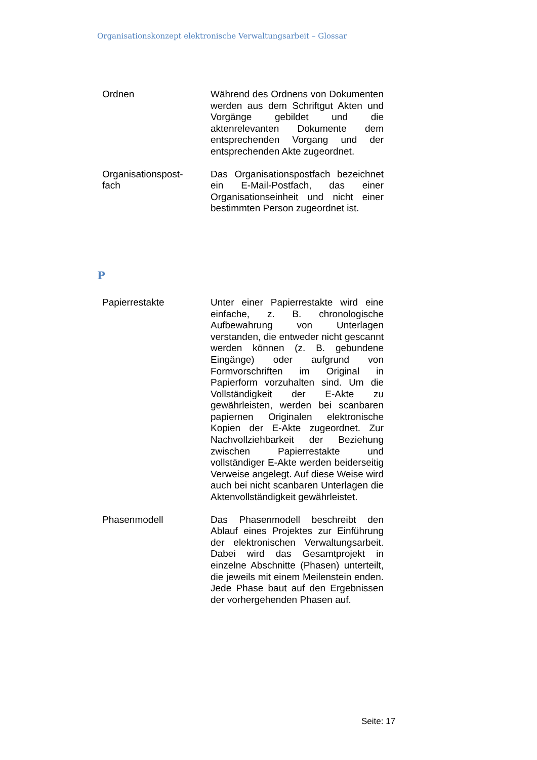Organisationskonzept elektronische Verwaltungsarbeit – Glossar
Ordnen Während des Ordnens von Dokumenten werden aus dem Schriftgut Akten und Vorgänge gebildet und die aktenrelevanten Dokumente dem entsprechenden Vorgang und der entsprechenden Akte zugeordnet.
Organisationspost-
fach
Das Organisationspostfach bezeichnet ein E-Mail-Postfach, das einer Organisationseinheit und nicht einer bestimmten Person zugeordnet ist.
P
Papierrestakte Unter einer Papierrestakte wird eine einfache, z. B. chronologische Aufbewahrung von Unterlagen verstanden, die entweder nicht gescannt werden können (z. B. gebundene Eingänge) oder aufgrund von Formvorschriften im Original in Papierform vorzuhalten sind. Um die Vollständigkeit der E-Akte zu gewährleisten, werden bei scanbaren papiernen Originalen elektronische Kopien der E-Akte zugeordnet. Zur Nachvollziehbarkeit der Beziehung zwischen Papierrestakte und vollständiger E-Akte werden beiderseitig Verweise angelegt. Auf diese Weise wird auch bei nicht scanbaren Unterlagen die Aktenvollständigkeit gewährleistet.
Phasenmodell Das Phasenmodell beschreibt den Ablauf eines Projektes zur Einführung der elektronischen Verwaltungsarbeit. Dabei wird das Gesamtprojekt in einzelne Abschnitte (Phasen) unterteilt, die jeweils mit einem Meilenstein enden. Jede Phase baut auf den Ergebnissen der vorhergehenden Phasen auf.
Seite: 17